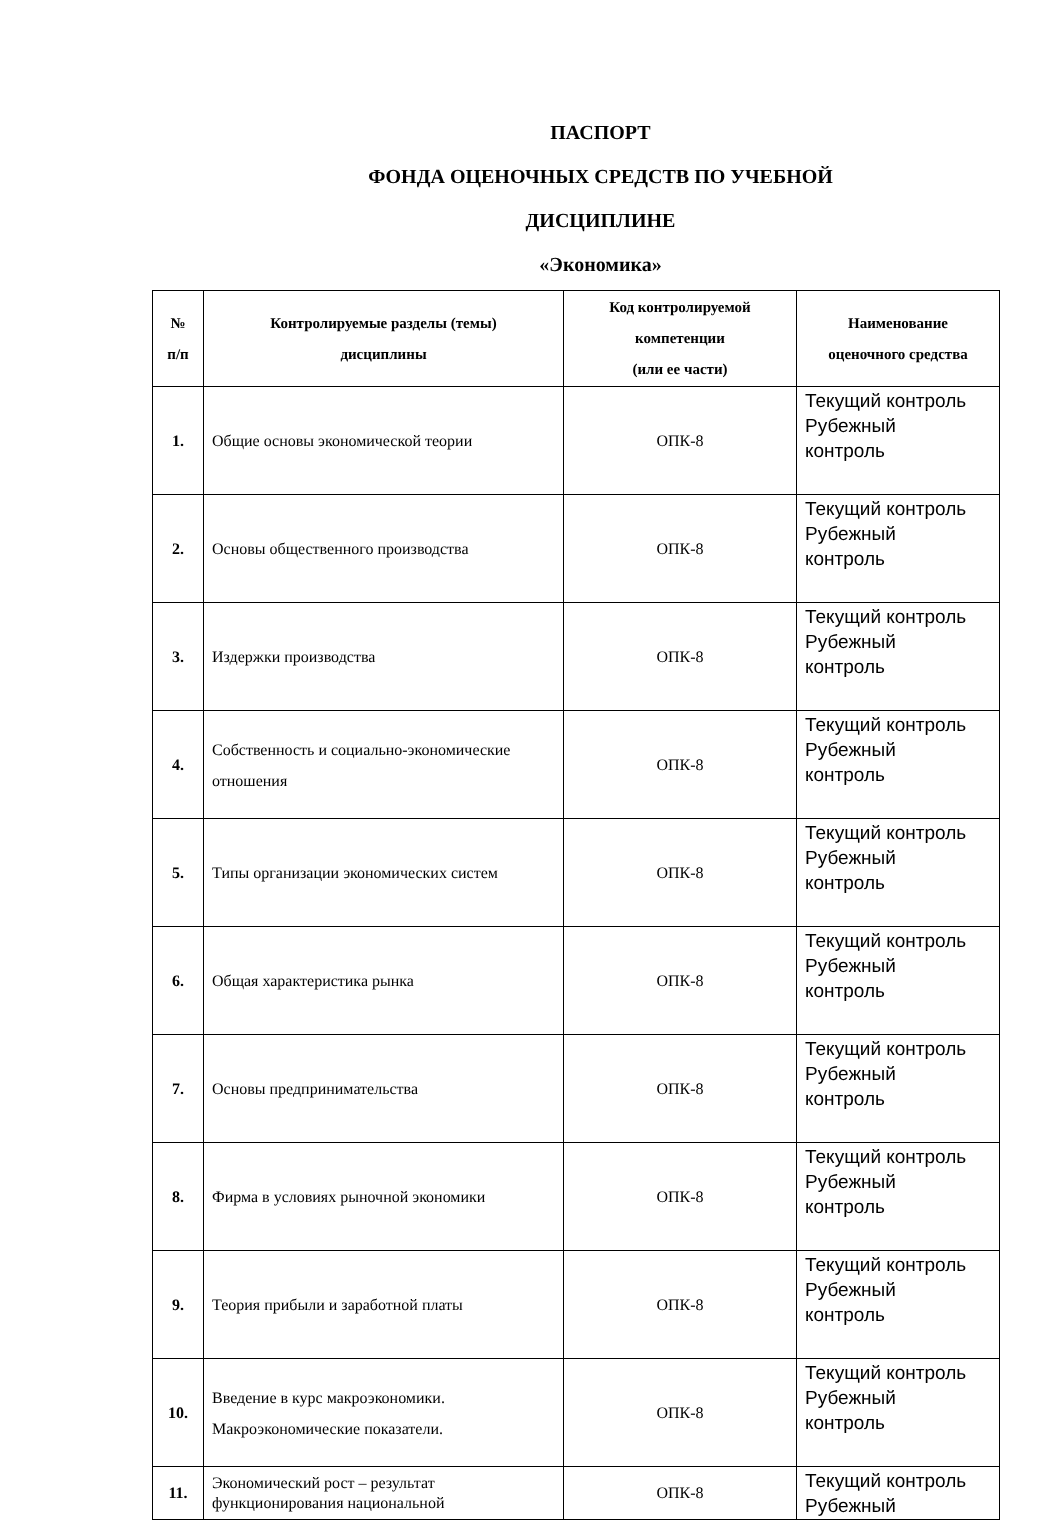ПАСПОРТ
ФОНДА ОЦЕНОЧНЫХ СРЕДСТВ ПО УЧЕБНОЙ
ДИСЦИПЛИНЕ
«Экономика»
| № п/п | Контролируемые разделы (темы) дисциплины | Код контролируемой компетенции (или ее части) | Наименование оценочного средства |
| --- | --- | --- | --- |
| 1. | Общие основы экономической теории | ОПК-8 | Текущий контроль Рубежный контроль |
| 2. | Основы общественного производства | ОПК-8 | Текущий контроль Рубежный контроль |
| 3. | Издержки производства | ОПК-8 | Текущий контроль Рубежный контроль |
| 4. | Собственность и социально-экономические отношения | ОПК-8 | Текущий контроль Рубежный контроль |
| 5. | Типы организации экономических систем | ОПК-8 | Текущий контроль Рубежный контроль |
| 6. | Общая характеристика рынка | ОПК-8 | Текущий контроль Рубежный контроль |
| 7. | Основы предпринимательства | ОПК-8 | Текущий контроль Рубежный контроль |
| 8. | Фирма в условиях рыночной экономики | ОПК-8 | Текущий контроль Рубежный контроль |
| 9. | Теория прибыли и заработной платы | ОПК-8 | Текущий контроль Рубежный контроль |
| 10. | Введение в курс макроэкономики. Макроэкономические показатели. | ОПК-8 | Текущий контроль Рубежный контроль |
| 11. | Экономический рост – результат функционирования национальной | ОПК-8 | Текущий контроль Рубежный |